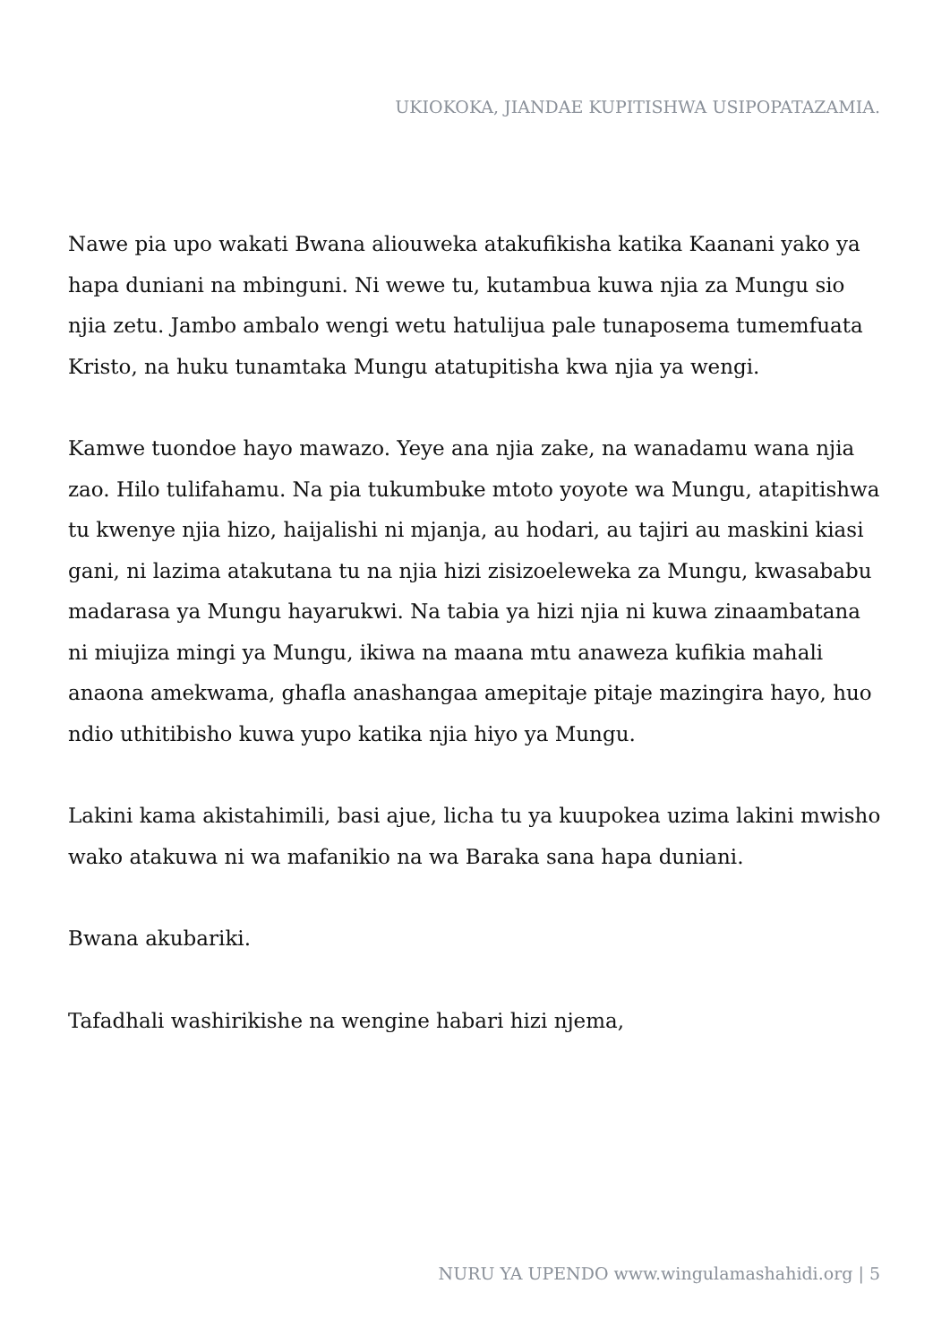UKIOKOKA, JIANDAE KUPITISHWA USIPOPATAZAMIA.
Nawe pia upo wakati Bwana aliouweka atakufikisha katika Kaanani yako ya hapa duniani na mbinguni. Ni wewe tu, kutambua kuwa njia za Mungu sio njia zetu. Jambo ambalo wengi wetu hatulijua pale tunaposema tumemfuata Kristo, na huku tunamtaka Mungu atatupitisha kwa njia ya wengi.
Kamwe tuondoe hayo mawazo. Yeye ana njia zake, na wanadamu wana njia zao. Hilo tulifahamu. Na pia tukumbuke mtoto yoyote wa Mungu, atapitishwa tu kwenye njia hizo, haijalishi ni mjanja, au hodari, au tajiri au maskini kiasi gani, ni lazima atakutana tu na njia hizi zisizoeleweka za Mungu, kwasababu madarasa ya Mungu hayarukwi. Na tabia ya hizi njia ni kuwa zinaambatana ni miujiza mingi ya Mungu, ikiwa na maana mtu anaweza kufikia mahali anaona amekwama, ghafla anashangaa amepitaje pitaje mazingira hayo, huo ndio uthitibisho kuwa yupo katika njia hiyo ya Mungu.
Lakini kama akistahimili, basi ajue, licha tu ya kuupokea uzima lakini mwisho wako atakuwa ni wa mafanikio na wa Baraka sana hapa duniani.
Bwana akubariki.
Tafadhali washirikishe na wengine habari hizi njema,
NURU YA UPENDO www.wingulamashahidi.org | 5